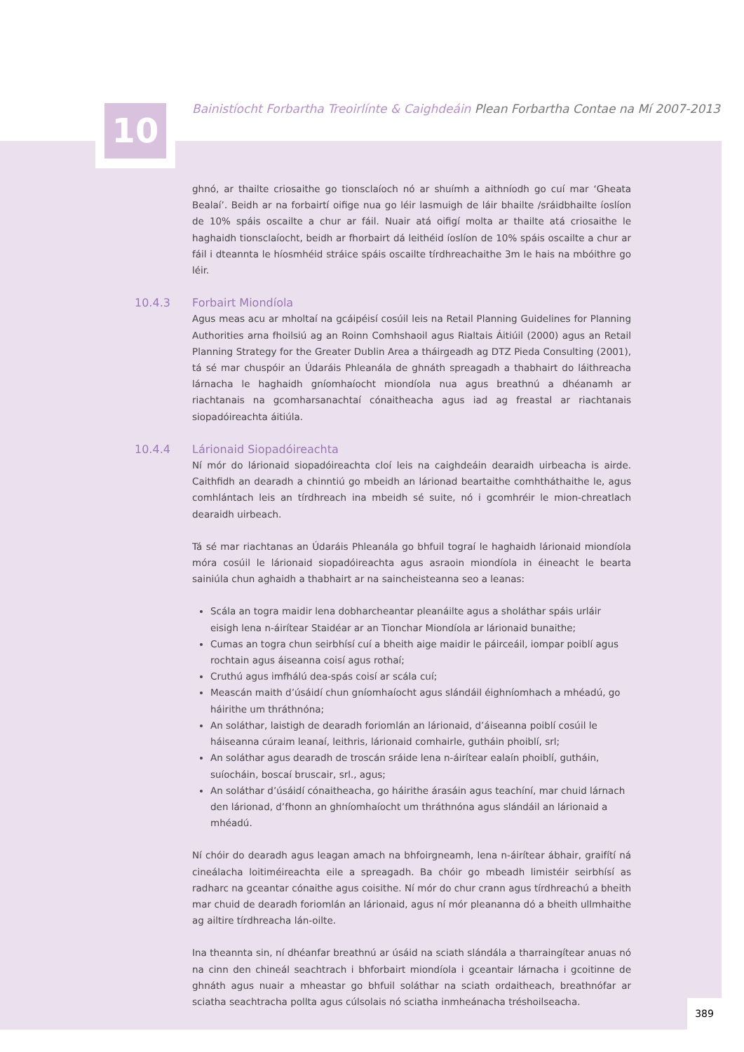10 Bainistíocht Forbartha Treoirlínte & Caighdeáin Plean Forbartha Contae na Mí 2007-2013
ghnó, ar thailte criosaithe go tionsclaíoch nó ar shuímh a aithníodh go cuí mar ‘Gheata Bealaí’. Beidh ar na forbairtí oifige nua go léir lasmuigh de láir bhailte /sráidbhailte íoslíon de 10% spáis oscailte a chur ar fáil. Nuair atá oifigí molta ar thailte atá criosaithe le haghaidh tionsclaíocht, beidh ar fhorbairt dá leithéid íoslíon de 10% spáis oscailte a chur ar fáil i dteannta le híosmhéid stráice spáis oscailte tírdhreachaithe 3m le hais na mbóithre go léir.
10.4.3 Forbairt Miondíola
Agus meas acu ar mholtaí na gcáipéisí cosúil leis na Retail Planning Guidelines for Planning Authorities arna fhoilsiú ag an Roinn Comhshaoil agus Rialtais Áitiúil (2000) agus an Retail Planning Strategy for the Greater Dublin Area a tháirgeadh ag DTZ Pieda Consulting (2001), tá sé mar chuspóir an Údaráis Phleanála de ghnáth spreagadh a thabhairt do láithreacha lárnacha le haghaidh gníomhaíocht miondíola nua agus breathnú a dhéanamh ar riachtanais na gcomharsanachtaí cónaitheacha agus iad ag freastal ar riachtanais siopadóireachta áitiúla.
10.4.4 Lárionaid Siopadóireachta
Ní mór do lárionaid siopadóireachta cloí leis na caighdeáin dearaidh uirbeacha is airde. Caithfidh an dearadh a chinntiú go mbeidh an lárionad beartaithe comhtháthaithe le, agus comhlántach leis an tírdhreach ina mbeidh sé suite, nó i gcomhréir le mion-chreatlach dearaidh uirbeach.
Tá sé mar riachtanas an Údaráis Phleanála go bhfuil tograí le haghaidh lárionaid miondíola móra cosúil le lárionaid siopadóireachta agus asraoin miondíola in éineacht le bearta sainiúla chun aghaidh a thabhairt ar na saincheisteanna seo a leanas:
Scála an togra maidir lena dobharcheantar pleanáilte agus a sholáthar spáis urláir eisigh lena n-áirítear Staidéar ar an Tionchar Miondíola ar lárionaid bunaithe;
Cumas an togra chun seirbhísí cuí a bheith aige maidir le páirceáil, iompar poiblí agus rochtain agus áiseanna coisí agus rothaí;
Cruthú agus imfhálú dea-spás coisí ar scála cuí;
Meascán maith d’úsáidí chun gníomhaíocht agus slándáil éighníomhach a mhéadú, go háirithe um thráthnóna;
An soláthar, laistigh de dearadh foriomlán an lárionaid, d’áiseanna poiblí cosúil le háiseanna cúraim leanaí, leithris, lárionaid comhairle, gutháin phoiblí, srl;
An soláthar agus dearadh de troscán sráide lena n-áirítear ealaín phoiblí, gutháin, suíocháin, boscaí bruscair, srl., agus;
An soláthar d’úsáidí cónaitheacha, go háirithe árasáin agus teachíní, mar chuid lárnach den lárionad, d’fhonn an ghníomhaíocht um thráthnóna agus slándáil an lárionaid a mhéadú.
Ní chóir do dearadh agus leagan amach na bhfoirgneamh, lena n-áirítear ábhair, graifítí ná cineálacha loitiméireachta eile a spreagadh. Ba chóir go mbeadh limistéir seirbhísí as radharc na gceantar cónaithe agus coisithe. Ní mór do chur crann agus tírdhreachú a bheith mar chuid de dearadh foriomlán an lárionaid, agus ní mór pleananna dó a bheith ullmhaithe ag ailtire tírdhreacha lán-oilte.
Ina theannta sin, ní dhéanfar breathnú ar úsáid na sciath slándála a tharraingítear anuas nó na cinn den chineál seachtrach i bhforbairt miondíola i gceantair lárnacha i gcoitinne de ghnáth agus nuair a mheastar go bhfuil soláthar na sciath ordaitheach, breathnófar ar sciatha seachtracha pollta agus cúlsolais nó sciatha inmheánacha tréshoilseacha.
389